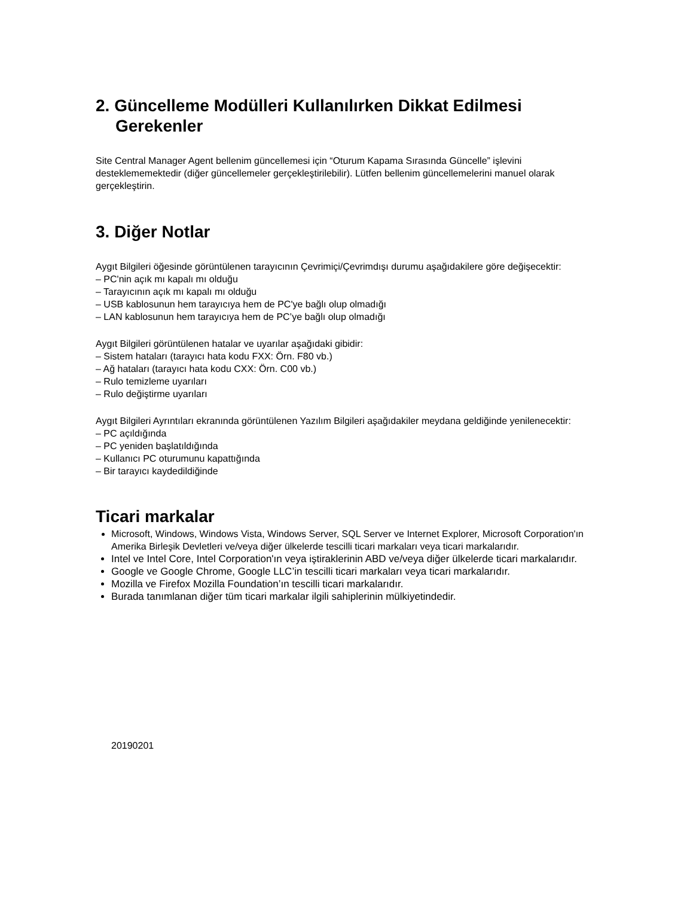2. Güncelleme Modülleri Kullanılırken Dikkat Edilmesi
Gerekenler
Site Central Manager Agent bellenim güncellemesi için “Oturum Kapama Sırasında Güncelle” işlevini desteklememektedir (diğer güncellemeler gerçekleştirilebilir). Lütfen bellenim güncellemelerini manuel olarak gerçekleştirin.
3. Diğer Notlar
Aygıt Bilgileri öğesinde görüntülenen tarayıcının Çevrimiçi/Çevrimdışı durumu aşağıdakilere göre değişecektir:
– PC'nin açık mı kapalı mı olduğu
– Tarayıcının açık mı kapalı mı olduğu
– USB kablosunun hem tarayıcıya hem de PC'ye bağlı olup olmadığı
– LAN kablosunun hem tarayıcıya hem de PC’ye bağlı olup olmadığı
Aygıt Bilgileri görüntülenen hatalar ve uyarılar aşağıdaki gibidir:
– Sistem hataları (tarayıcı hata kodu FXX: Örn. F80 vb.)
– Ağ hataları (tarayıcı hata kodu CXX: Örn. C00 vb.)
– Rulo temizleme uyarıları
– Rulo değiştirme uyarıları
Aygıt Bilgileri Ayrıntıları ekranında görüntülenen Yazılım Bilgileri aşağıdakiler meydana geldiğinde yenilenecektir:
– PC açıldığında
– PC yeniden başlatıldığında
– Kullanıcı PC oturumunu kapattığında
– Bir tarayıcı kaydedildiğinde
Ticari markalar
Microsoft, Windows, Windows Vista, Windows Server, SQL Server ve Internet Explorer, Microsoft Corporation'ın Amerika Birleşik Devletleri ve/veya diğer ülkelerde tescilli ticari markaları veya ticari markalarıdır.
Intel ve Intel Core, Intel Corporation'ın veya iştiraklerinin ABD ve/veya diğer ülkelerde ticari markalarıdır.
Google ve Google Chrome, Google LLC’in tescilli ticari markaları veya ticari markalarıdır.
Mozilla ve Firefox Mozilla Foundation’ın tescilli ticari markalarıdır.
Burada tanımlanan diğer tüm ticari markalar ilgili sahiplerinin mülkiyetindedir.
20190201